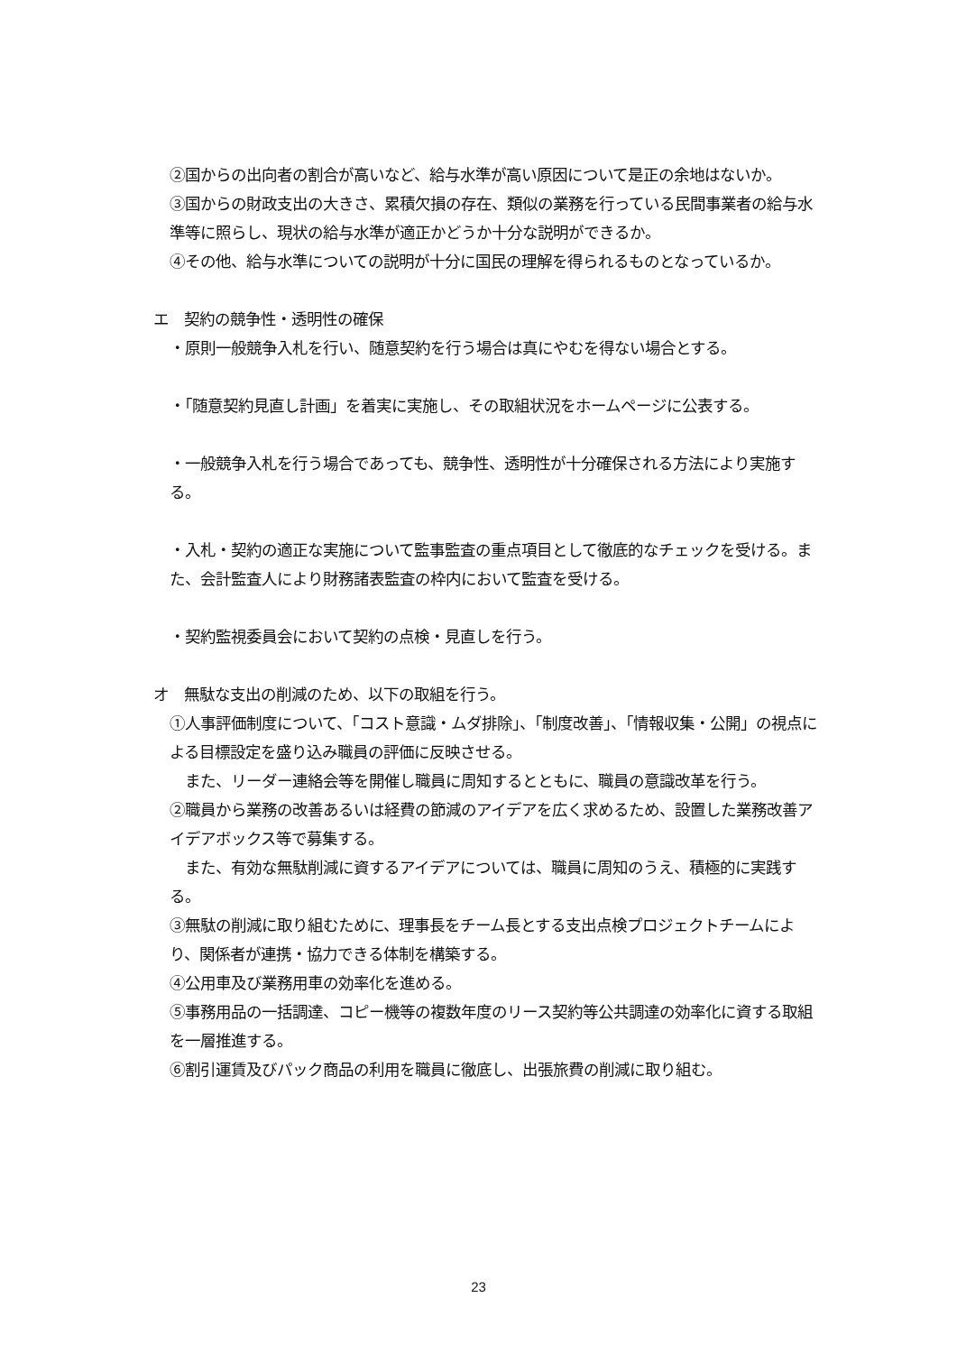②国からの出向者の割合が高いなど、給与水準が高い原因について是正の余地はないか。
③国からの財政支出の大きさ、累積欠損の存在、類似の業務を行っている民間事業者の給与水準等に照らし、現状の給与水準が適正かどうか十分な説明ができるか。
④その他、給与水準についての説明が十分に国民の理解を得られるものとなっているか。
エ　契約の競争性・透明性の確保
・原則一般競争入札を行い、随意契約を行う場合は真にやむを得ない場合とする。
・「随意契約見直し計画」を着実に実施し、その取組状況をホームページに公表する。
・一般競争入札を行う場合であっても、競争性、透明性が十分確保される方法により実施する。
・入札・契約の適正な実施について監事監査の重点項目として徹底的なチェックを受ける。また、会計監査人により財務諸表監査の枠内において監査を受ける。
・契約監視委員会において契約の点検・見直しを行う。
オ　無駄な支出の削減のため、以下の取組を行う。
①人事評価制度について、「コスト意識・ムダ排除」、「制度改善」、「情報収集・公開」の視点による目標設定を盛り込み職員の評価に反映させる。
　また、リーダー連絡会等を開催し職員に周知するとともに、職員の意識改革を行う。
②職員から業務の改善あるいは経費の節減のアイデアを広く求めるため、設置した業務改善アイデアボックス等で募集する。
　また、有効な無駄削減に資するアイデアについては、職員に周知のうえ、積極的に実践する。
③無駄の削減に取り組むために、理事長をチーム長とする支出点検プロジェクトチームにより、関係者が連携・協力できる体制を構築する。
④公用車及び業務用車の効率化を進める。
⑤事務用品の一括調達、コピー機等の複数年度のリース契約等公共調達の効率化に資する取組を一層推進する。
⑥割引運賃及びパック商品の利用を職員に徹底し、出張旅費の削減に取り組む。
23